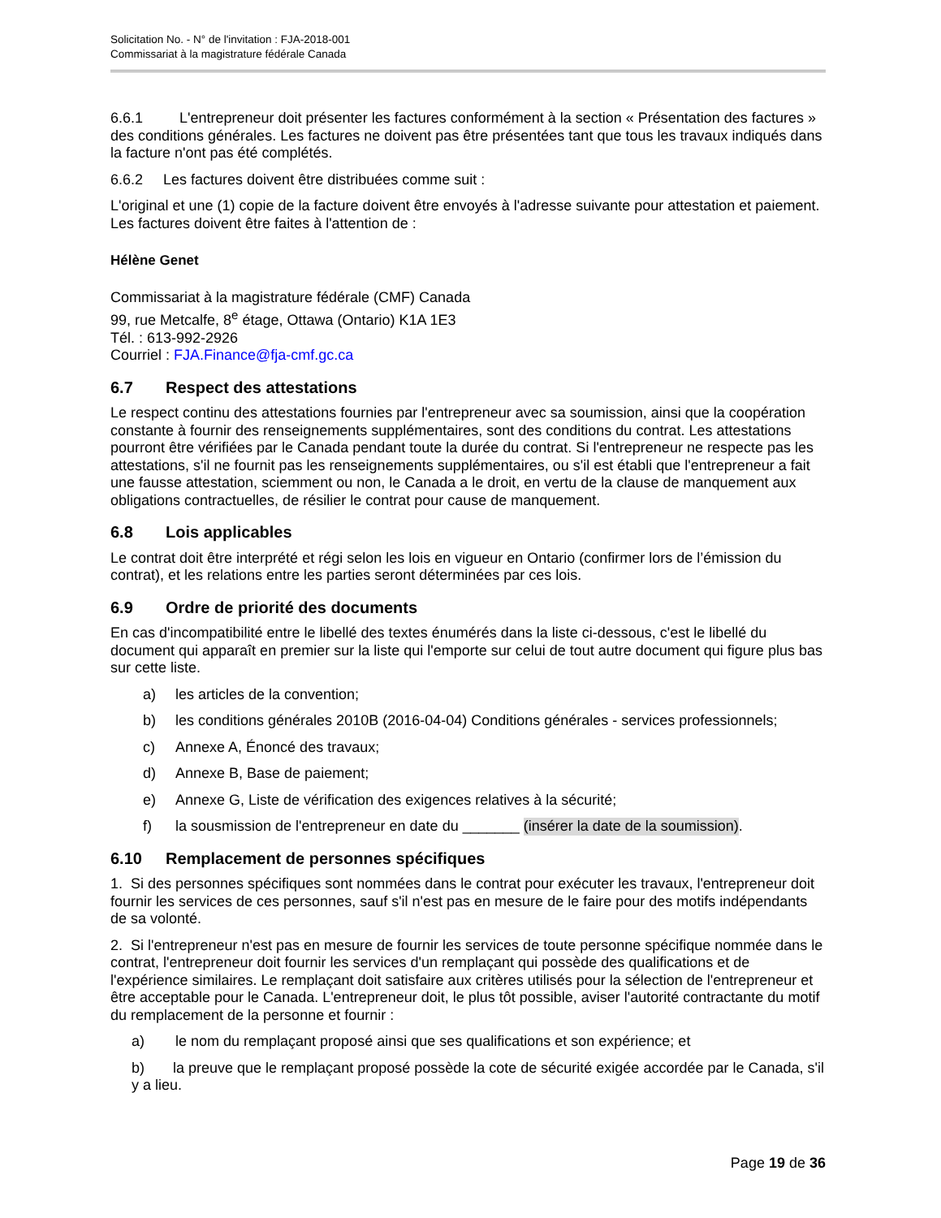Solicitation No. - N° de l'invitation : FJA-2018-001
Commissariat à la magistrature fédérale Canada
6.6.1 L'entrepreneur doit présenter les factures conformément à la section « Présentation des factures » des conditions générales. Les factures ne doivent pas être présentées tant que tous les travaux indiqués dans la facture n'ont pas été complétés.
6.6.2 Les factures doivent être distribuées comme suit :
L'original et une (1) copie de la facture doivent être envoyés à l'adresse suivante pour attestation et paiement. Les factures doivent être faites à l'attention de :
Hélène Genet
Commissariat à la magistrature fédérale (CMF) Canada
99, rue Metcalfe, 8<sup>e</sup> étage, Ottawa (Ontario) K1A 1E3
Tél. : 613-992-2926
Courriel : FJA.Finance@fja-cmf.gc.ca
6.7 Respect des attestations
Le respect continu des attestations fournies par l'entrepreneur avec sa soumission, ainsi que la coopération constante à fournir des renseignements supplémentaires, sont des conditions du contrat. Les attestations pourront être vérifiées par le Canada pendant toute la durée du contrat. Si l'entrepreneur ne respecte pas les attestations, s'il ne fournit pas les renseignements supplémentaires, ou s'il est établi que l'entrepreneur a fait une fausse attestation, sciemment ou non, le Canada a le droit, en vertu de la clause de manquement aux obligations contractuelles, de résilier le contrat pour cause de manquement.
6.8 Lois applicables
Le contrat doit être interprété et régi selon les lois en vigueur en Ontario (confirmer lors de l’émission du contrat), et les relations entre les parties seront déterminées par ces lois.
6.9 Ordre de priorité des documents
En cas d'incompatibilité entre le libellé des textes énumérés dans la liste ci-dessous, c'est le libellé du document qui apparaît en premier sur la liste qui l'emporte sur celui de tout autre document qui figure plus bas sur cette liste.
a) les articles de la convention;
b) les conditions générales 2010B (2016-04-04) Conditions générales - services professionnels;
c) Annexe A, Énoncé des travaux;
d) Annexe B, Base de paiement;
e) Annexe G, Liste de vérification des exigences relatives à la sécurité;
f) la sousmission de l'entrepreneur en date du _______ (insérer la date de la soumission).
6.10 Remplacement de personnes spécifiques
1. Si des personnes spécifiques sont nommées dans le contrat pour exécuter les travaux, l'entrepreneur doit fournir les services de ces personnes, sauf s'il n'est pas en mesure de le faire pour des motifs indépendants de sa volonté.
2. Si l'entrepreneur n'est pas en mesure de fournir les services de toute personne spécifique nommée dans le contrat, l'entrepreneur doit fournir les services d'un remplaçant qui possède des qualifications et de l'expérience similaires. Le remplaçant doit satisfaire aux critères utilisés pour la sélection de l'entrepreneur et être acceptable pour le Canada. L'entrepreneur doit, le plus tôt possible, aviser l'autorité contractante du motif du remplacement de la personne et fournir :
a) le nom du remplaçant proposé ainsi que ses qualifications et son expérience; et
b) la preuve que le remplaçant proposé possède la cote de sécurité exigée accordée par le Canada, s'il y a lieu.
Page 19 de 36